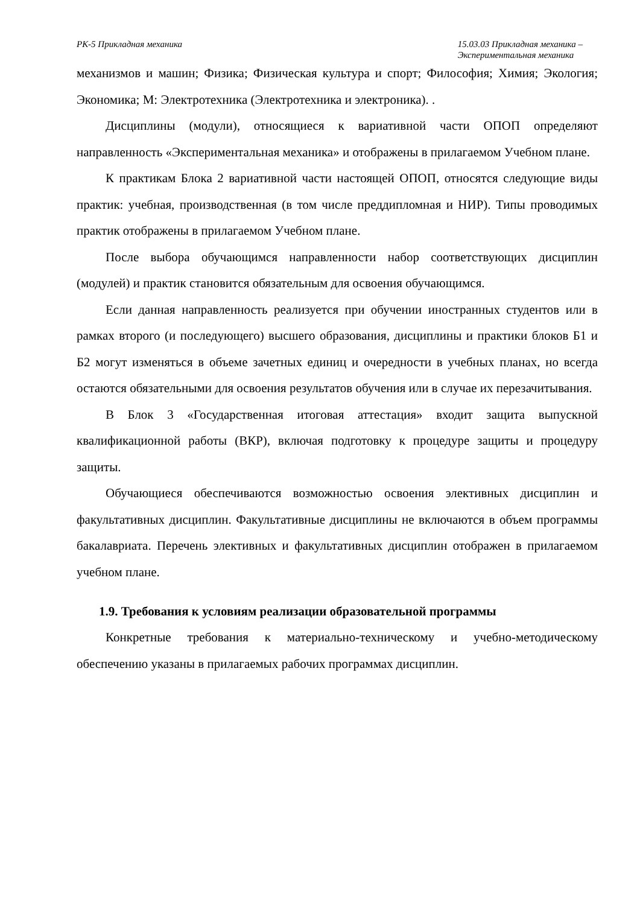РК-5 Прикладная механика 15.03.03 Прикладная механика –
Экспериментальная механика
механизмов и машин; Физика; Физическая культура и спорт; Философия; Химия; Экология; Экономика; М: Электротехника (Электротехника и электроника). .
Дисциплины (модули), относящиеся к вариативной части ОПОП определяют направленность «Экспериментальная механика» и отображены в прилагаемом Учебном плане.
К практикам Блока 2 вариативной части настоящей ОПОП, относятся следующие виды практик: учебная, производственная (в том числе преддипломная и НИР). Типы проводимых практик отображены в прилагаемом Учебном плане.
После выбора обучающимся направленности набор соответствующих дисциплин (модулей) и практик становится обязательным для освоения обучающимся.
Если данная направленность реализуется при обучении иностранных студентов или в рамках второго (и последующего) высшего образования, дисциплины и практики блоков Б1 и Б2 могут изменяться в объеме зачетных единиц и очередности в учебных планах, но всегда остаются обязательными для освоения результатов обучения или в случае их перезачитывания.
В Блок 3 «Государственная итоговая аттестация» входит защита выпускной квалификационной работы (ВКР), включая подготовку к процедуре защиты и процедуру защиты.
Обучающиеся обеспечиваются возможностью освоения элективных дисциплин и факультативных дисциплин. Факультативные дисциплины не включаются в объем программы бакалавриата. Перечень элективных и факультативных дисциплин отображен в прилагаемом учебном плане.
1.9. Требования к условиям реализации образовательной программы
Конкретные требования к материально-техническому и учебно-методическому обеспечению указаны в прилагаемых рабочих программах дисциплин.